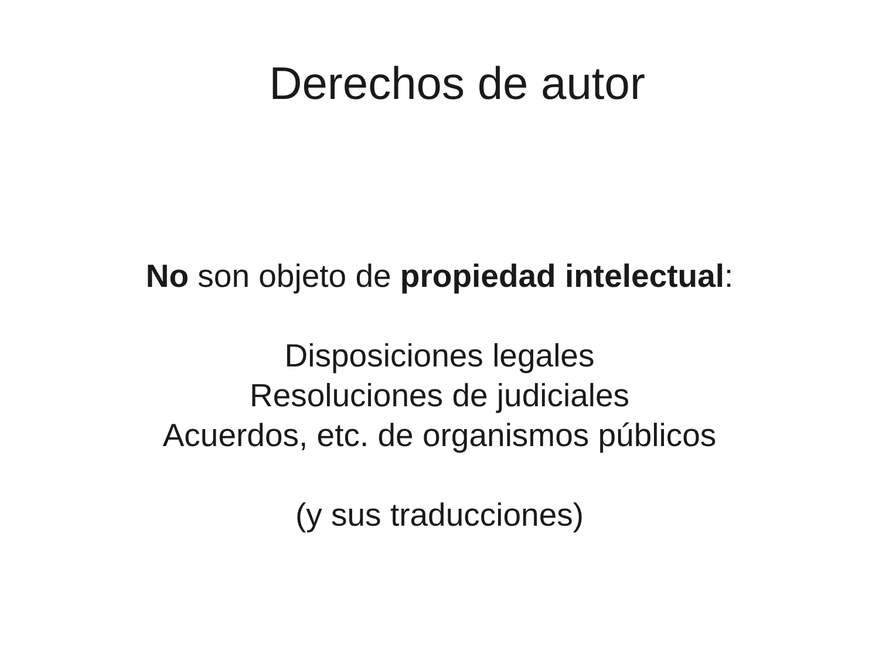Derechos de autor
No son objeto de propiedad intelectual:
Disposiciones legales
Resoluciones de judiciales
Acuerdos, etc. de organismos públicos
(y sus traducciones)